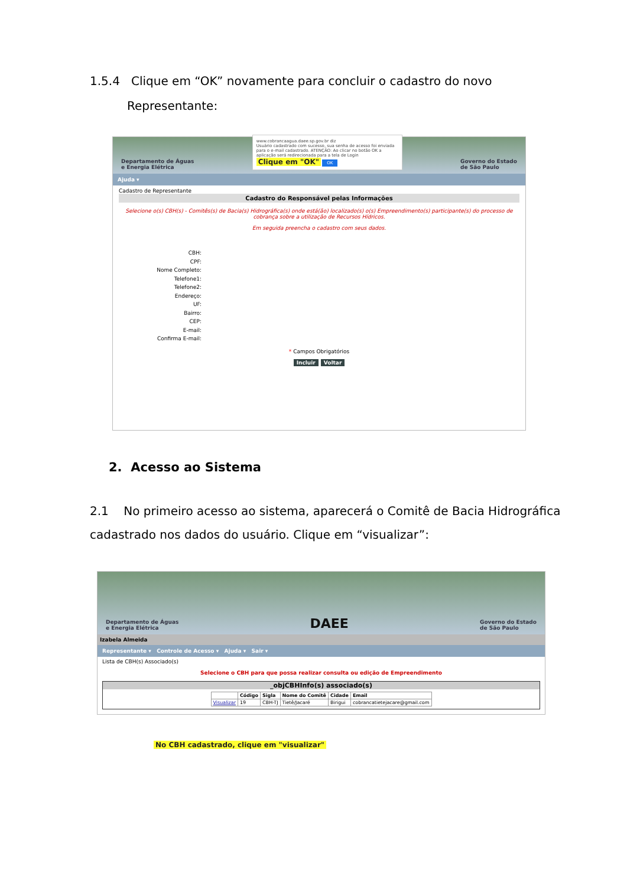1.5.4 Clique em “OK” novamente para concluir o cadastro do novo
Representante:
Departamento de Águas
e Energia Elétrica
www.cobrancaagua.daee.sp.gov.br diz
Usuário cadastrado com sucesso, sua senha de acesso foi enviada para o e-mail cadastrado. ATENÇÃO: Ao clicar no botão OK a aplicação será redirecionada para a tela de Login
Clique em "OK" OK
Governo do Estado
de São Paulo
Ajuda ▾
Cadastro de Representante
Cadastro do Responsável pelas Informações
Selecione o(s) CBH(s) - Comitês(s) de Bacia(s) Hidrográfica(s) onde está(ão) localizado(s) o(s) Empreendimento(s) participante(s) do processo de cobrança sobre a utilização de Recursos Hídricos.
Em seguida preencha o cadastro com seus dados.
CBH:
CPF:
Nome Completo:
Telefone1:
Telefone2:
Endereço:
UF:
Bairro:
CEP:
E-mail:
Confirma E-mail:
* Campos Obrigatórios
Incluir Voltar
2. Acesso ao Sistema
2.1 No primeiro acesso ao sistema, aparecerá o Comitê de Bacia Hidrográfica
cadastrado nos dados do usuário. Clique em “visualizar”:
Departamento de Águas
e Energia Elétrica DAEE Governo do Estado
de São Paulo
Izabela Almeida
Representante ▾ Controle de Acesso ▾ Ajuda ▾ Sair ▾
Lista de CBH(s) Associado(s)
Selecione o CBH para que possa realizar consulta ou edição de Empreendimento
_objCBHInfo(s) associado(s)
| | Código | Sigla | Nome do Comitê | Cidade | Email |
| --- | --- | --- | --- | --- | --- |
| Visualizar | 19 | CBH-TJ | Tietê/Jacaré | Birigui | cobrancatietejacare@gmail.com |
No CBH cadastrado, clique em "visualizar"